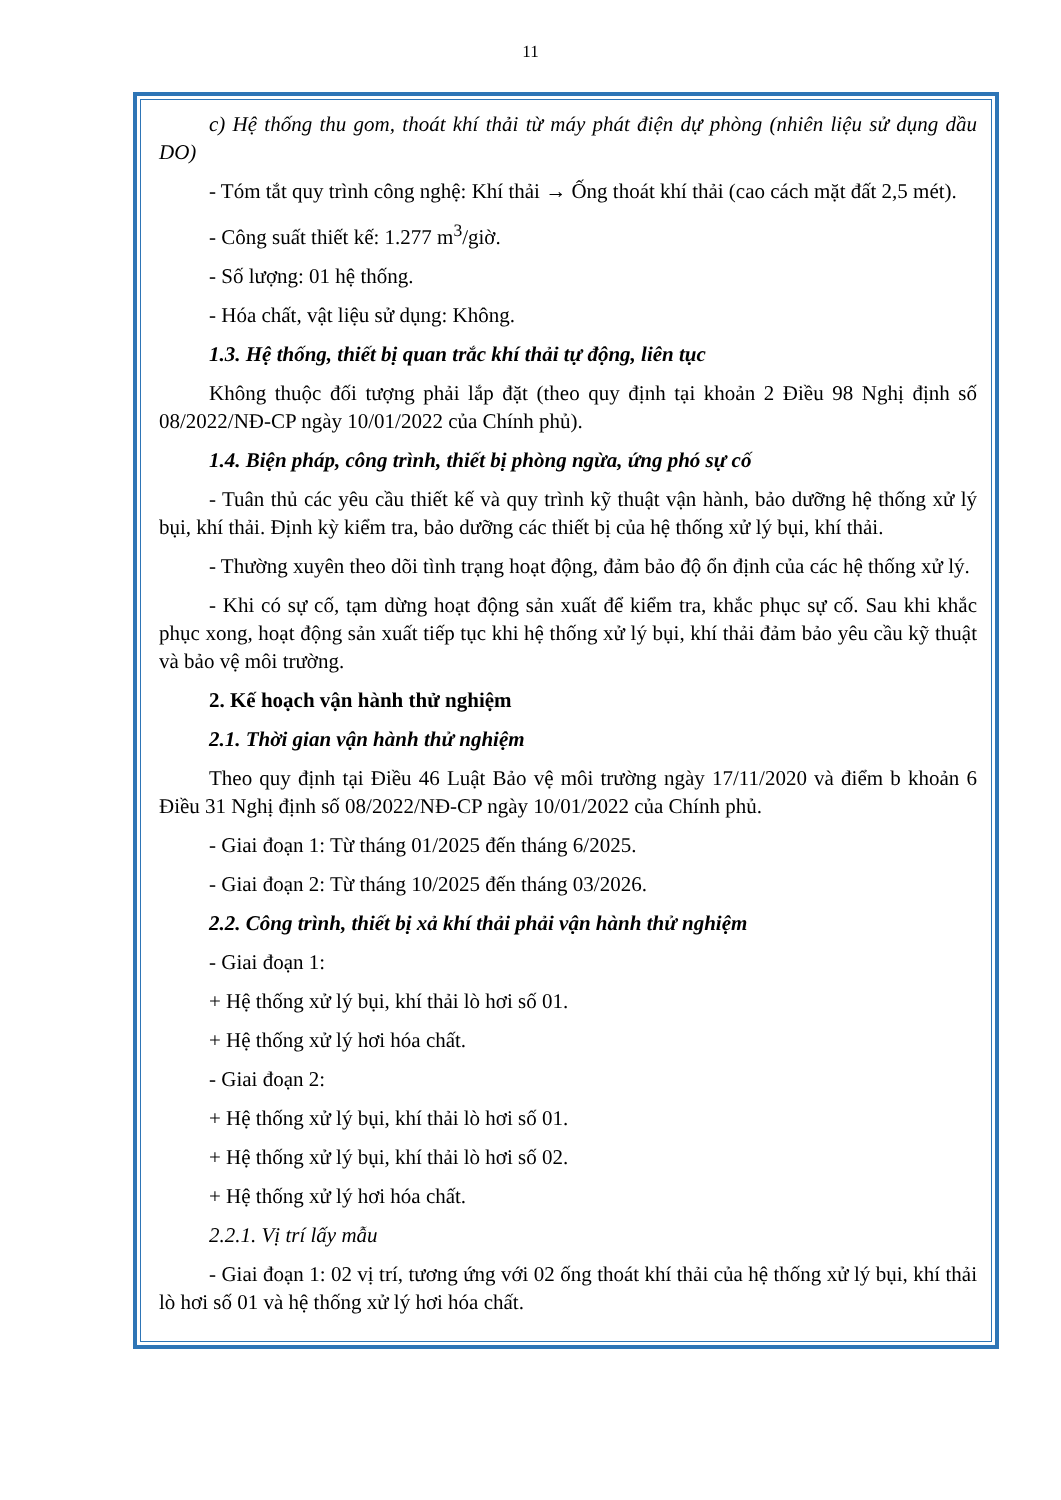11
c) Hệ thống thu gom, thoát khí thải từ máy phát điện dự phòng (nhiên liệu sử dụng dầu DO)
- Tóm tắt quy trình công nghệ: Khí thải → Ống thoát khí thải (cao cách mặt đất 2,5 mét).
- Công suất thiết kế: 1.277 m<sup>3</sup>/giờ.
- Số lượng: 01 hệ thống.
- Hóa chất, vật liệu sử dụng: Không.
1.3. Hệ thống, thiết bị quan trắc khí thải tự động, liên tục
Không thuộc đối tượng phải lắp đặt (theo quy định tại khoản 2 Điều 98 Nghị định số 08/2022/NĐ-CP ngày 10/01/2022 của Chính phủ).
1.4. Biện pháp, công trình, thiết bị phòng ngừa, ứng phó sự cố
- Tuân thủ các yêu cầu thiết kế và quy trình kỹ thuật vận hành, bảo dưỡng hệ thống xử lý bụi, khí thải. Định kỳ kiểm tra, bảo dưỡng các thiết bị của hệ thống xử lý bụi, khí thải.
- Thường xuyên theo dõi tình trạng hoạt động, đảm bảo độ ổn định của các hệ thống xử lý.
- Khi có sự cố, tạm dừng hoạt động sản xuất để kiểm tra, khắc phục sự cố. Sau khi khắc phục xong, hoạt động sản xuất tiếp tục khi hệ thống xử lý bụi, khí thải đảm bảo yêu cầu kỹ thuật và bảo vệ môi trường.
2. Kế hoạch vận hành thử nghiệm
2.1. Thời gian vận hành thử nghiệm
Theo quy định tại Điều 46 Luật Bảo vệ môi trường ngày 17/11/2020 và điểm b khoản 6 Điều 31 Nghị định số 08/2022/NĐ-CP ngày 10/01/2022 của Chính phủ.
- Giai đoạn 1: Từ tháng 01/2025 đến tháng 6/2025.
- Giai đoạn 2: Từ tháng 10/2025 đến tháng 03/2026.
2.2. Công trình, thiết bị xả khí thải phải vận hành thử nghiệm
- Giai đoạn 1:
+ Hệ thống xử lý bụi, khí thải lò hơi số 01.
+ Hệ thống xử lý hơi hóa chất.
- Giai đoạn 2:
+ Hệ thống xử lý bụi, khí thải lò hơi số 01.
+ Hệ thống xử lý bụi, khí thải lò hơi số 02.
+ Hệ thống xử lý hơi hóa chất.
2.2.1. Vị trí lấy mẫu
- Giai đoạn 1: 02 vị trí, tương ứng với 02 ống thoát khí thải của hệ thống xử lý bụi, khí thải lò hơi số 01 và hệ thống xử lý hơi hóa chất.